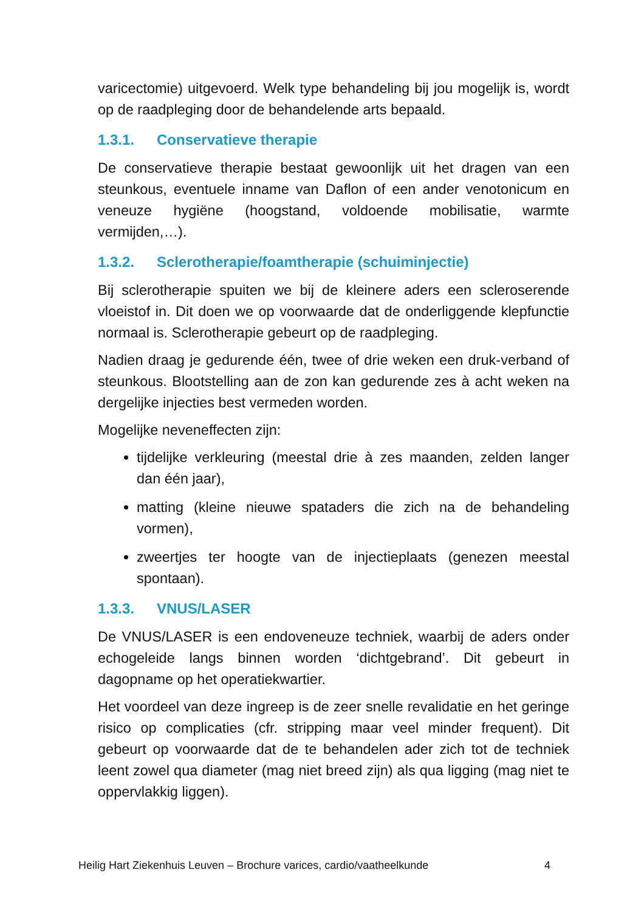varicectomie) uitgevoerd. Welk type behandeling bij jou mogelijk is, wordt op de raadpleging door de behandelende arts bepaald.
1.3.1. Conservatieve therapie
De conservatieve therapie bestaat gewoonlijk uit het dragen van een steunkous, eventuele inname van Daflon of een ander venotonicum en veneuze hygiëne (hoogstand, voldoende mobilisatie, warmte vermijden,…).
1.3.2. Sclerotherapie/foamtherapie (schuiminjectie)
Bij sclerotherapie spuiten we bij de kleinere aders een scleroserende vloeistof in. Dit doen we op voorwaarde dat de onderliggende klepfunctie normaal is. Sclerotherapie gebeurt op de raadpleging.
Nadien draag je gedurende één, twee of drie weken een druk-verband of steunkous. Blootstelling aan de zon kan gedurende zes à acht weken na dergelijke injecties best vermeden worden.
Mogelijke neveneffecten zijn:
tijdelijke verkleuring (meestal drie à zes maanden, zelden langer dan één jaar),
matting (kleine nieuwe spataders die zich na de behandeling vormen),
zweertjes ter hoogte van de injectieplaats (genezen meestal spontaan).
1.3.3. VNUS/LASER
De VNUS/LASER is een endoveneuze techniek, waarbij de aders onder echogeleide langs binnen worden ‘dichtgebrand’. Dit gebeurt in dagopname op het operatiekwartier.
Het voordeel van deze ingreep is de zeer snelle revalidatie en het geringe risico op complicaties (cfr. stripping maar veel minder frequent). Dit gebeurt op voorwaarde dat de te behandelen ader zich tot de techniek leent zowel qua diameter (mag niet breed zijn) als qua ligging (mag niet te oppervlakkig liggen).
Heilig Hart Ziekenhuis Leuven – Brochure varices, cardio/vaatheelkunde 4